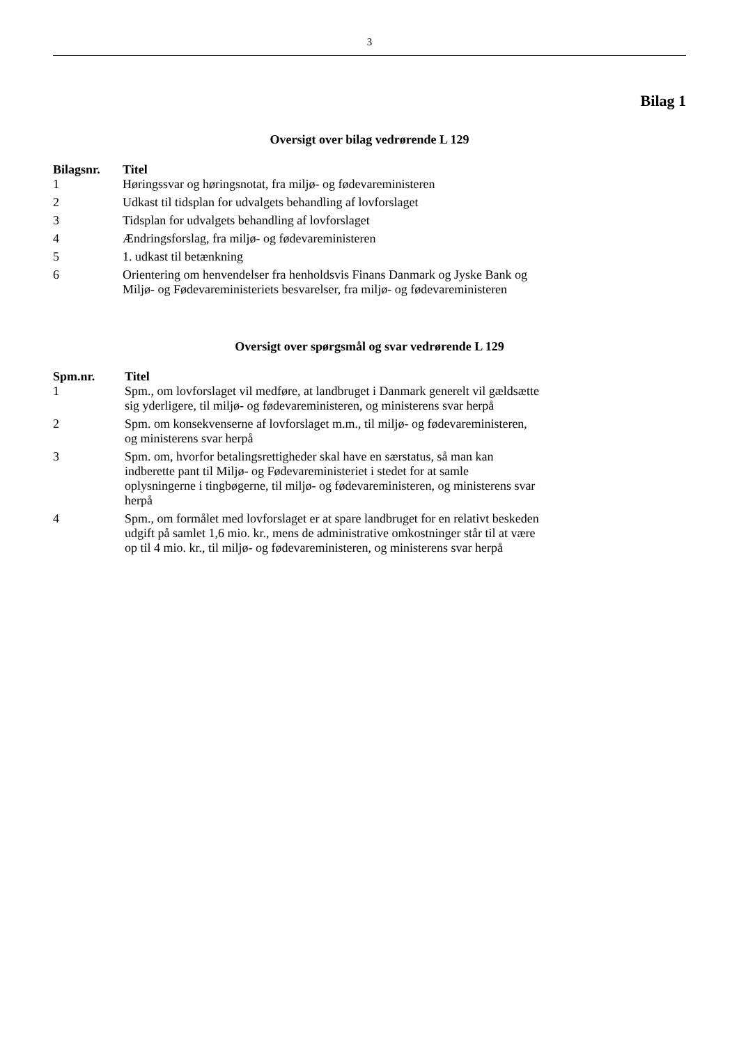3
Bilag 1
Oversigt over bilag vedrørende L 129
| Bilagsnr. | Titel |
| --- | --- |
| 1 | Høringssvar og høringsnotat, fra miljø- og fødevareministeren |
| 2 | Udkast til tidsplan for udvalgets behandling af lovforslaget |
| 3 | Tidsplan for udvalgets behandling af lovforslaget |
| 4 | Ændringsforslag, fra miljø- og fødevareministeren |
| 5 | 1. udkast til betænkning |
| 6 | Orientering om henvendelser fra henholdsvis Finans Danmark og Jyske Bank og Miljø- og Fødevareministeriets besvarelser, fra miljø- og fødevareministeren |
Oversigt over spørgsmål og svar vedrørende L 129
| Spm.nr. | Titel |
| --- | --- |
| 1 | Spm., om lovforslaget vil medføre, at landbruget i Danmark generelt vil gældsætte sig yderligere, til miljø- og fødevareministeren, og ministerens svar herpå |
| 2 | Spm. om konsekvenserne af lovforslaget m.m., til miljø- og fødevareministeren, og ministerens svar herpå |
| 3 | Spm. om, hvorfor betalingsrettigheder skal have en særstatus, så man kan indberette pant til Miljø- og Fødevareministeriet i stedet for at samle oplysningerne i tingbøgerne, til miljø- og fødevareministeren, og ministerens svar herpå |
| 4 | Spm., om formålet med lovforslaget er at spare landbruget for en relativt beskeden udgift på samlet 1,6 mio. kr., mens de administrative omkostninger står til at være op til 4 mio. kr., til miljø- og fødevareministeren, og ministerens svar herpå |